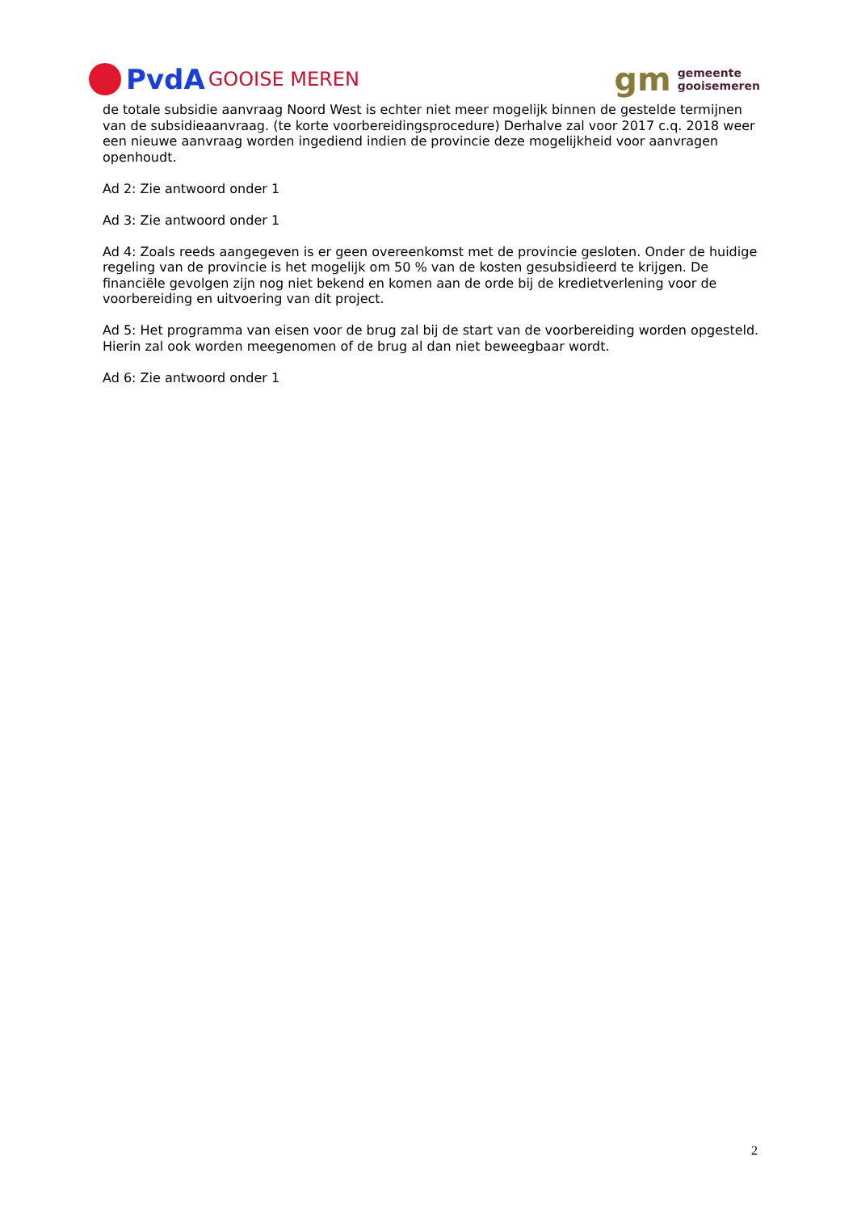PvdA GOOISE MEREN
gm
gemeente
gooisemeren
de totale subsidie aanvraag Noord West is echter niet meer mogelijk binnen de gestelde termijnen van de subsidieaanvraag. (te korte voorbereidingsprocedure) Derhalve zal voor 2017 c.q. 2018 weer een nieuwe aanvraag worden ingediend indien de provincie deze mogelijkheid voor aanvragen openhoudt.
Ad 2: Zie antwoord onder 1
Ad 3: Zie antwoord onder 1
Ad 4: Zoals reeds aangegeven is er geen overeenkomst met de provincie gesloten. Onder de huidige regeling van de provincie is het mogelijk om 50 % van de kosten gesubsidieerd te krijgen. De financiële gevolgen zijn nog niet bekend en komen aan de orde bij de kredietverlening voor de voorbereiding en uitvoering van dit project.
Ad 5: Het programma van eisen voor de brug zal bij de start van de voorbereiding worden opgesteld. Hierin zal ook worden meegenomen of de brug al dan niet beweegbaar wordt.
Ad 6: Zie antwoord onder 1
2